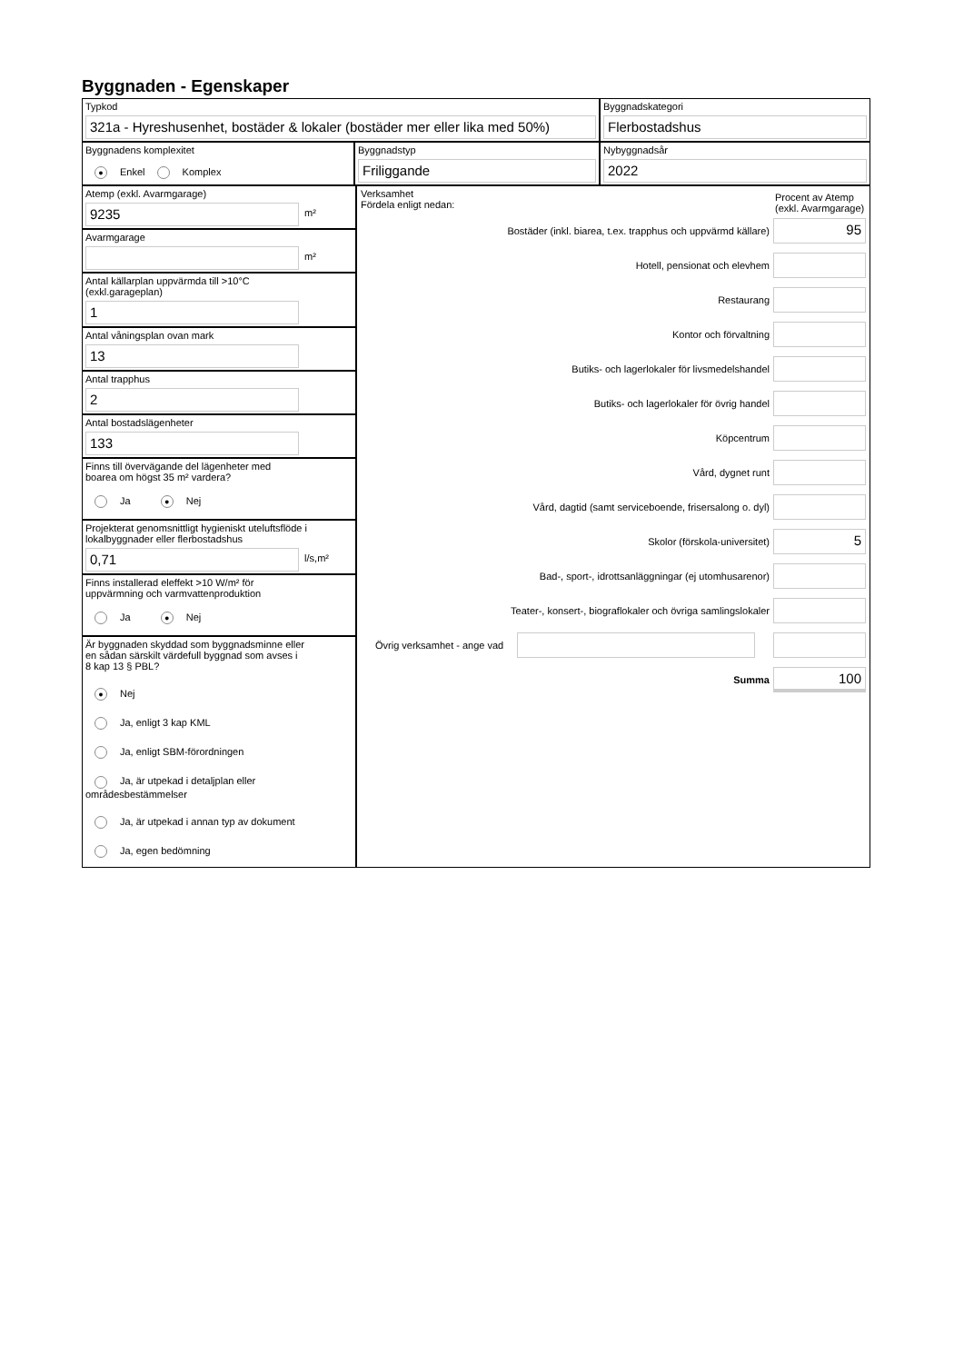Byggnaden - Egenskaper
Typkod
321a - Hyreshusenhet, bostäder & lokaler (bostäder mer eller lika med 50%)
Byggnadskategori
Flerbostadshus
Byggnadens komplexitet
● Enkel Komplex
Byggnadstyp
Friliggande
Nybyggnadsår
2022
Atemp (exkl. Avarmgarage)
9235
m²
Avarmgarage
m²
Antal källarplan uppvärmda till >10°C
(exkl.garageplan)
1
Antal våningsplan ovan mark
13
Antal trapphus
2
Antal bostadslägenheter
133
Finns till övervägande del lägenheter med
boarea om högst 35 m² vardera?
Ja ● Nej
Projekterat genomsnittligt hygieniskt uteluftsflöde i
lokalbyggnader eller flerbostadshus
0,71
l/s,m²
Finns installerad eleffekt >10 W/m² för
uppvärmning och varmvattenproduktion
Ja ● Nej
Är byggnaden skyddad som byggnadsminne eller
en sådan särskilt värdefull byggnad som avses i
8 kap 13 § PBL?
● Nej
Ja, enligt 3 kap KML
Ja, enligt SBM-förordningen
Ja, är utpekad i detaljplan eller områdesbestämmelser
Ja, är utpekad i annan typ av dokument
Ja, egen bedömning
Verksamhet
Fördela enligt nedan:
Procent av Atemp (exkl. Avarmgarage)
Bostäder (inkl. biarea, t.ex. trapphus och uppvärmd källare)
95
Hotell, pensionat och elevhem
Restaurang
Kontor och förvaltning
Butiks- och lagerlokaler för livsmedelshandel
Butiks- och lagerlokaler för övrig handel
Köpcentrum
Vård, dygnet runt
Vård, dagtid (samt serviceboende, frisersalong o. dyl)
Skolor (förskola-universitet)
5
Bad-, sport-, idrottsanläggningar (ej utomhusarenor)
Teater-, konsert-, biograflokaler och övriga samlingslokaler
Övrig verksamhet - ange vad
Summa
100